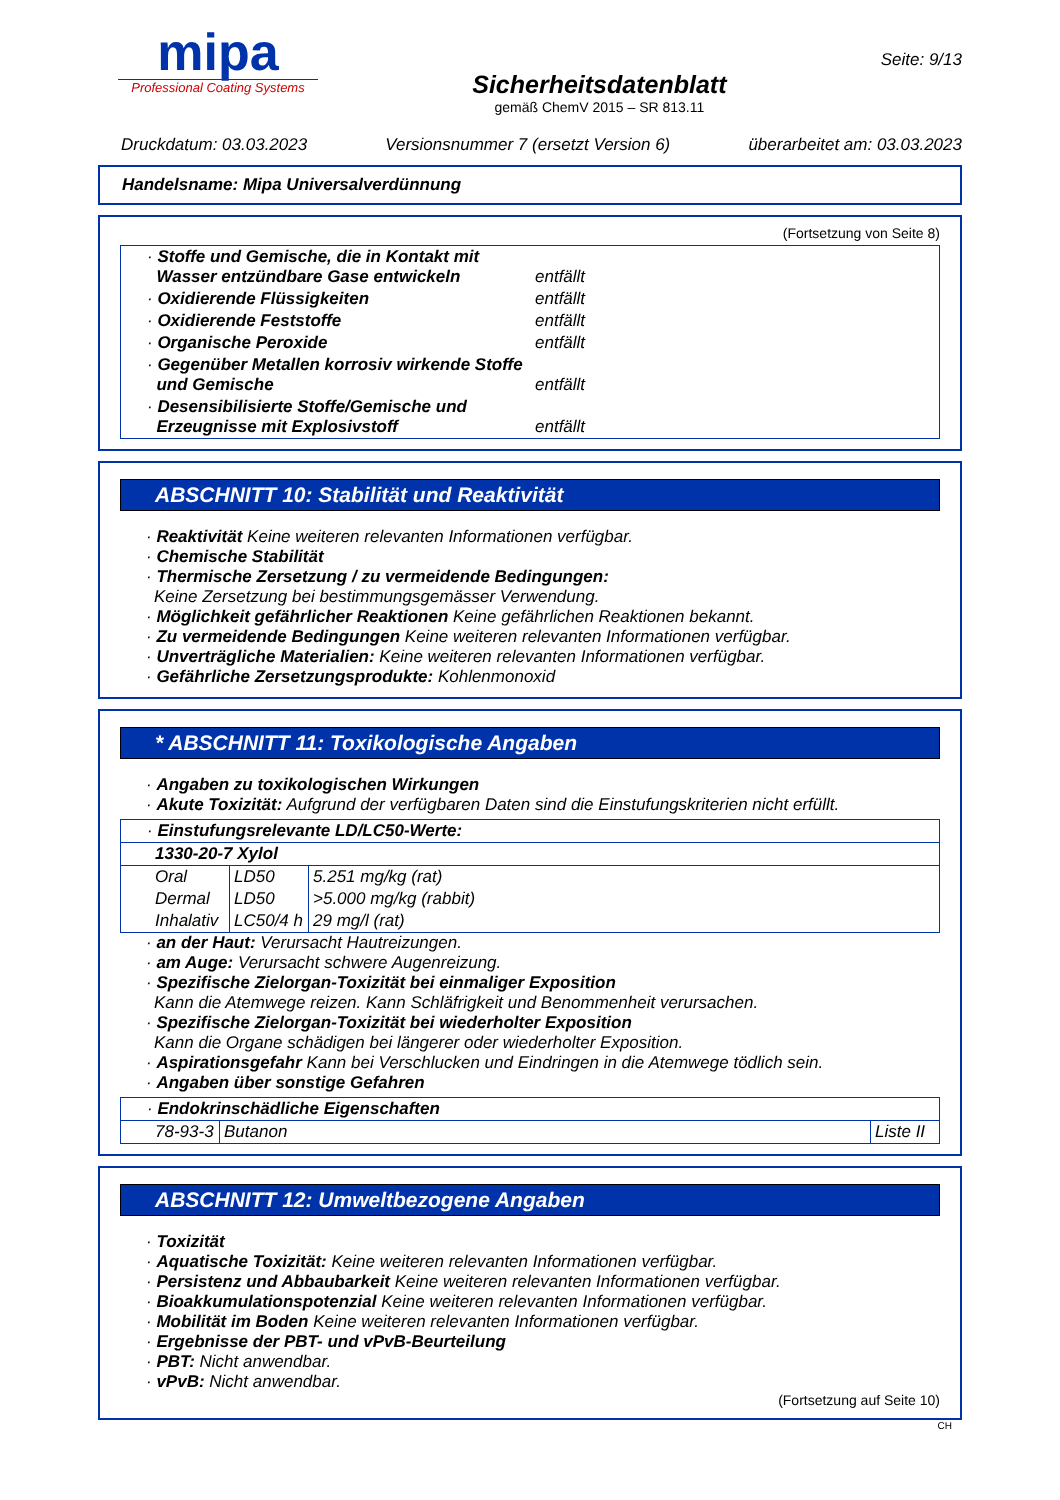mipa
Professional Coating Systems
Sicherheitsdatenblatt
gemäß ChemV 2015 – SR 813.11
Seite: 9/13
Druckdatum: 03.03.2023 Versionsnummer 7 (ersetzt Version 6) überarbeitet am: 03.03.2023
Handelsname: Mipa Universalverdünnung
(Fortsetzung von Seite 8)
| · Stoffe und Gemische, die in Kontakt mit Wasser entzündbare Gase entwickeln | entfällt |
| · Oxidierende Flüssigkeiten | entfällt |
| · Oxidierende Feststoffe | entfällt |
| · Organische Peroxide | entfällt |
| · Gegenüber Metallen korrosiv wirkende Stoffe und Gemische | entfällt |
| · Desensibilisierte Stoffe/Gemische und Erzeugnisse mit Explosivstoff | entfällt |
ABSCHNITT 10: Stabilität und Reaktivität
· Reaktivität Keine weiteren relevanten Informationen verfügbar.
· Chemische Stabilität
· Thermische Zersetzung / zu vermeidende Bedingungen:
Keine Zersetzung bei bestimmungsgemässer Verwendung.
· Möglichkeit gefährlicher Reaktionen Keine gefährlichen Reaktionen bekannt.
· Zu vermeidende Bedingungen Keine weiteren relevanten Informationen verfügbar.
· Unverträgliche Materialien: Keine weiteren relevanten Informationen verfügbar.
· Gefährliche Zersetzungsprodukte: Kohlenmonoxid
* ABSCHNITT 11: Toxikologische Angaben
· Angaben zu toxikologischen Wirkungen
· Akute Toxizität: Aufgrund der verfügbaren Daten sind die Einstufungskriterien nicht erfüllt.
| · Einstufungsrelevante LD/LC50-Werte: | | |
| 1330-20-7 Xylol | | |
| Oral | LD50 | 5.251 mg/kg (rat) |
| Dermal | LD50 | >5.000 mg/kg (rabbit) |
| Inhalativ | LC50/4 h | 29 mg/l (rat) |
· an der Haut: Verursacht Hautreizungen.
· am Auge: Verursacht schwere Augenreizung.
· Spezifische Zielorgan-Toxizität bei einmaliger Exposition
Kann die Atemwege reizen. Kann Schläfrigkeit und Benommenheit verursachen.
· Spezifische Zielorgan-Toxizität bei wiederholter Exposition
Kann die Organe schädigen bei längerer oder wiederholter Exposition.
· Aspirationsgefahr Kann bei Verschlucken und Eindringen in die Atemwege tödlich sein.
· Angaben über sonstige Gefahren
| · Endokrinschädliche Eigenschaften | | |
| 78-93-3 | Butanon | Liste II |
ABSCHNITT 12: Umweltbezogene Angaben
· Toxizität
· Aquatische Toxizität: Keine weiteren relevanten Informationen verfügbar.
· Persistenz und Abbaubarkeit Keine weiteren relevanten Informationen verfügbar.
· Bioakkumulationspotenzial Keine weiteren relevanten Informationen verfügbar.
· Mobilität im Boden Keine weiteren relevanten Informationen verfügbar.
· Ergebnisse der PBT- und vPvB-Beurteilung
· PBT: Nicht anwendbar.
· vPvB: Nicht anwendbar.
(Fortsetzung auf Seite 10)
CH